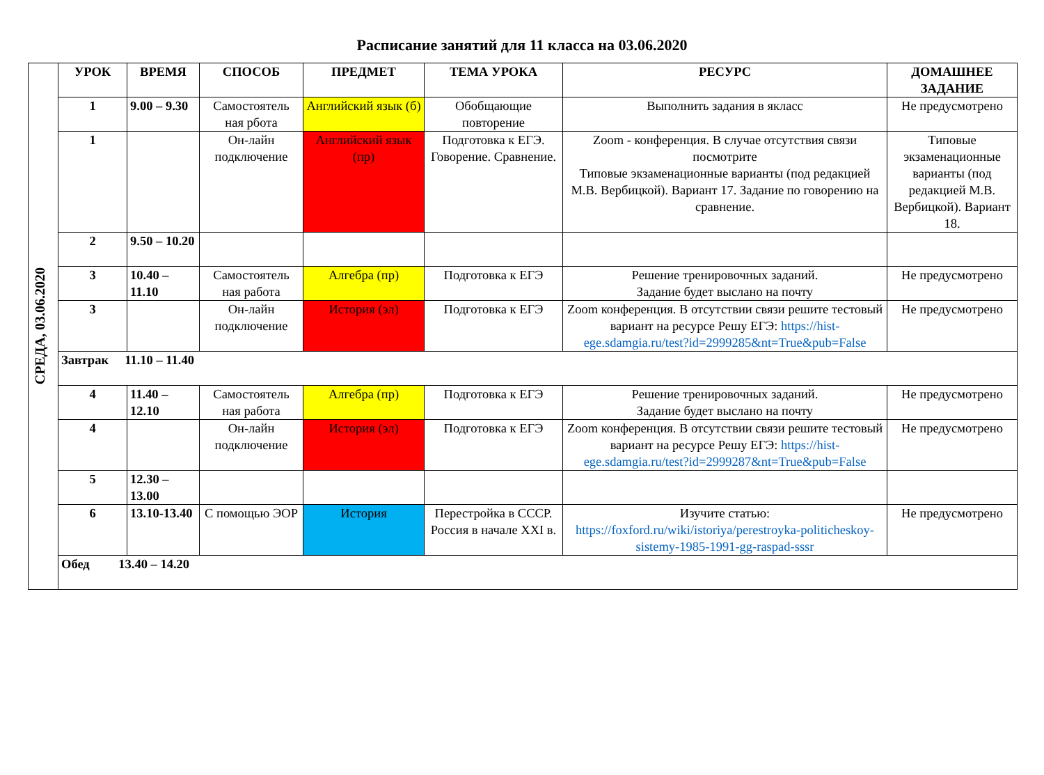Расписание занятий для 11 класса на 03.06.2020
| СРЕДА, 03.06.2020 | УРОК | ВРЕМЯ | СПОСОБ | ПРЕДМЕТ | ТЕМА УРОКА | РЕСУРС | ДОМАШНЕЕ ЗАДАНИЕ |
| | 1 | 9.00 – 9.30 | Самостоятель ная рбота | Английский язык (б) | Обобщающие повторение | Выполнить задания в якласс | Не предусмотрено |
| | 1 | | Он-лайн подключение | Английский язык (пр) | Подготовка к ЕГЭ. Говорение. Сравнение. | Zoom - конференция. В случае отсутствия связи посмотрите Типовые экзаменационные варианты (под редакцией М.В. Вербицкой). Вариант 17. Задание по говорению на сравнение. | Типовые экзаменационные варианты (под редакцией М.В. Вербицкой). Вариант 18. |
| | 2 | 9.50 – 10.20 | | | | | |
| | 3 | 10.40 – 11.10 | Самостоятель ная работа | Алгебра (пр) | Подготовка к ЕГЭ | Решение тренировочных заданий. Задание будет выслано на почту | Не предусмотрено |
| | 3 | | Он-лайн подключение | История (эл) | Подготовка к ЕГЭ | Zoom конференция. В отсутствии связи решите тестовый вариант на ресурсе Решу ЕГЭ: https://hist-ege.sdamgia.ru/test?id=2999285&nt=True&pub=False | Не предусмотрено |
| | Завтрак 11.10 – 11.40 | | | | | | |
| | 4 | 11.40 – 12.10 | Самостоятель ная работа | Алгебра (пр) | Подготовка к ЕГЭ | Решение тренировочных заданий. Задание будет выслано на почту | Не предусмотрено |
| | 4 | | Он-лайн подключение | История (эл) | Подготовка к ЕГЭ | Zoom конференция. В отсутствии связи решите тестовый вариант на ресурсе Решу ЕГЭ: https://hist-ege.sdamgia.ru/test?id=2999287&nt=True&pub=False | Не предусмотрено |
| | 5 | 12.30 – 13.00 | | | | | |
| | 6 | 13.10-13.40 | С помощью ЭОР | История | Перестройка в СССР. Россия в начале XXI в. | Изучите статью: https://foxford.ru/wiki/istoriya/perestroyka-politicheskoy-sistemy-1985-1991-gg-raspad-sssr | Не предусмотрено |
| | Обед 13.40 – 14.20 | | | | | | |